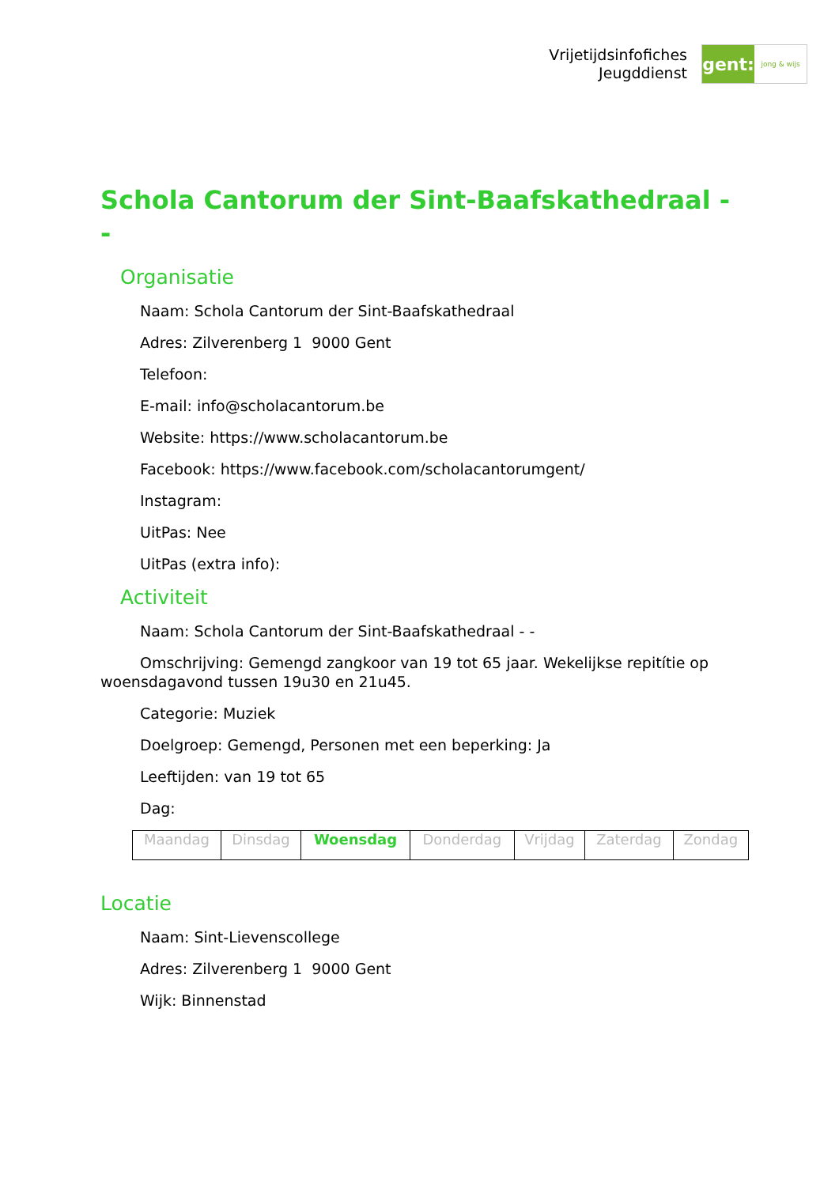Vrijetijdsinfofiches
Jeugddienst
gent:
jong & wijs
Schola Cantorum der Sint-Baafskathedraal - -
Organisatie
Naam: Schola Cantorum der Sint-Baafskathedraal
Adres: Zilverenberg 1 9000 Gent
Telefoon:
E-mail: info@scholacantorum.be
Website: https://www.scholacantorum.be
Facebook: https://www.facebook.com/scholacantorumgent/
Instagram:
UitPas: Nee
UitPas (extra info):
Activiteit
Naam: Schola Cantorum der Sint-Baafskathedraal - -
Omschrijving: Gemengd zangkoor van 19 tot 65 jaar. Wekelijkse repitítie op woensdagavond tussen 19u30 en 21u45.
Categorie: Muziek
Doelgroep: Gemengd, Personen met een beperking: Ja
Leeftijden: van 19 tot 65
Dag:
| Maandag | Dinsdag | Woensdag | Donderdag | Vrijdag | Zaterdag | Zondag |
Locatie
Naam: Sint-Lievenscollege
Adres: Zilverenberg 1 9000 Gent
Wijk: Binnenstad